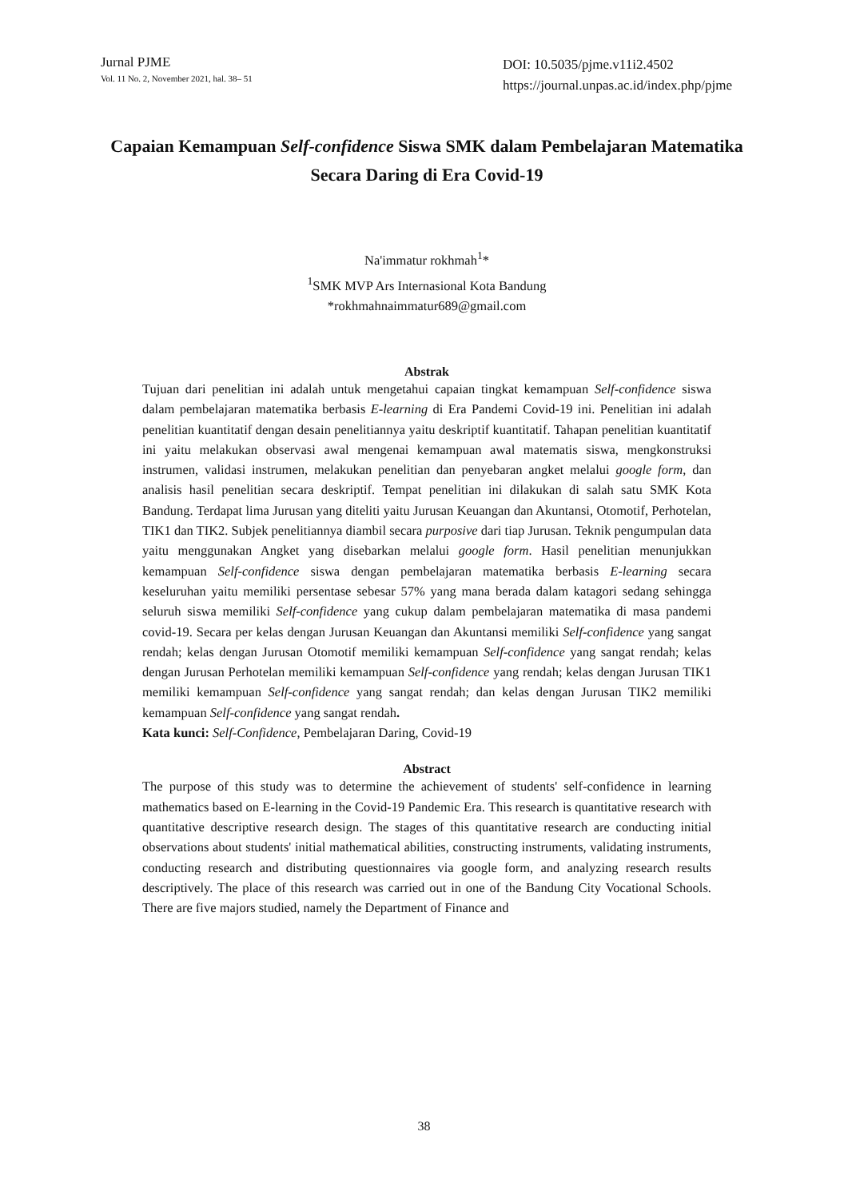Jurnal PJME
Vol. 11 No. 2, November 2021, hal. 38– 51
DOI: 10.5035/pjme.v11i2.4502
https://journal.unpas.ac.id/index.php/pjme
Capaian Kemampuan Self-confidence Siswa SMK dalam Pembelajaran Matematika Secara Daring di Era Covid-19
Na'immatur rokhmah<sup>1</sup>*
<sup>1</sup> SMK MVP Ars Internasional Kota Bandung
*rokhmahnaimmatur689@gmail.com
Abstrak
Tujuan dari penelitian ini adalah untuk mengetahui capaian tingkat kemampuan Self-confidence siswa dalam pembelajaran matematika berbasis E-learning di Era Pandemi Covid-19 ini. Penelitian ini adalah penelitian kuantitatif dengan desain penelitiannya yaitu deskriptif kuantitatif. Tahapan penelitian kuantitatif ini yaitu melakukan observasi awal mengenai kemampuan awal matematis siswa, mengkonstruksi instrumen, validasi instrumen, melakukan penelitian dan penyebaran angket melalui google form, dan analisis hasil penelitian secara deskriptif. Tempat penelitian ini dilakukan di salah satu SMK Kota Bandung. Terdapat lima Jurusan yang diteliti yaitu Jurusan Keuangan dan Akuntansi, Otomotif, Perhotelan, TIK1 dan TIK2. Subjek penelitiannya diambil secara purposive dari tiap Jurusan. Teknik pengumpulan data yaitu menggunakan Angket yang disebarkan melalui google form. Hasil penelitian menunjukkan kemampuan Self-confidence siswa dengan pembelajaran matematika berbasis E-learning secara keseluruhan yaitu memiliki persentase sebesar 57% yang mana berada dalam katagori sedang sehingga seluruh siswa memiliki Self-confidence yang cukup dalam pembelajaran matematika di masa pandemi covid-19. Secara per kelas dengan Jurusan Keuangan dan Akuntansi memiliki Self-confidence yang sangat rendah; kelas dengan Jurusan Otomotif memiliki kemampuan Self-confidence yang sangat rendah; kelas dengan Jurusan Perhotelan memiliki kemampuan Self-confidence yang rendah; kelas dengan Jurusan TIK1 memiliki kemampuan Self-confidence yang sangat rendah; dan kelas dengan Jurusan TIK2 memiliki kemampuan Self-confidence yang sangat rendah.
Kata kunci: Self-Confidence, Pembelajaran Daring, Covid-19
Abstract
The purpose of this study was to determine the achievement of students' self-confidence in learning mathematics based on E-learning in the Covid-19 Pandemic Era. This research is quantitative research with quantitative descriptive research design. The stages of this quantitative research are conducting initial observations about students' initial mathematical abilities, constructing instruments, validating instruments, conducting research and distributing questionnaires via google form, and analyzing research results descriptively. The place of this research was carried out in one of the Bandung City Vocational Schools. There are five majors studied, namely the Department of Finance and
38